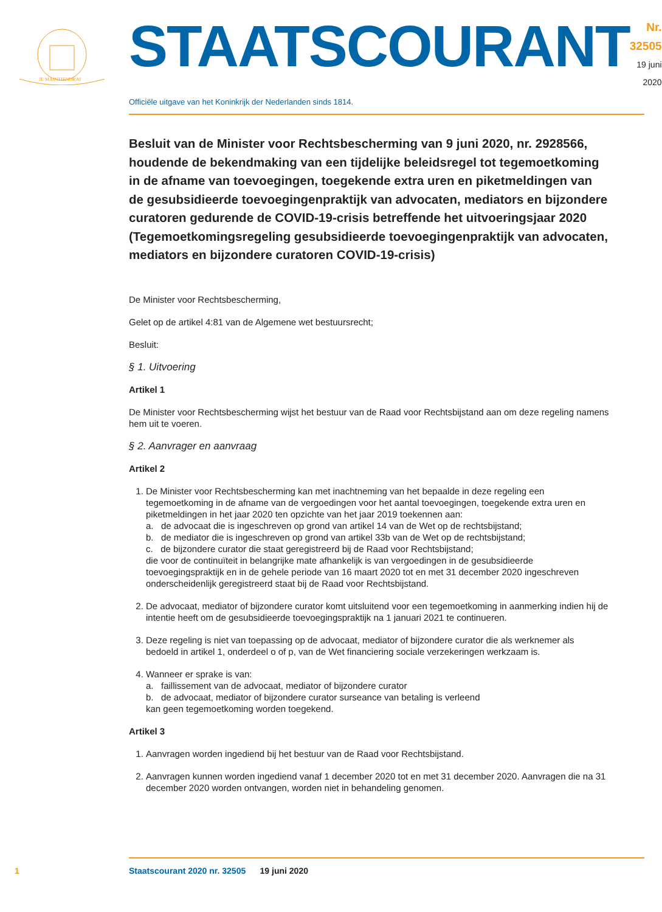JE MAINTIENDRAI
STAATSCOURANT
Nr. 32505
19 juni
2020
Officiële uitgave van het Koninkrijk der Nederlanden sinds 1814.
Besluit van de Minister voor Rechtsbescherming van 9 juni 2020, nr. 2928566, houdende de bekendmaking van een tijdelijke beleidsregel tot tegemoetkoming in de afname van toevoegingen, toegekende extra uren en piketmeldingen van de gesubsidieerde toevoegingenpraktijk van advocaten, mediators en bijzondere curatoren gedurende de COVID-19-crisis betreffende het uitvoeringsjaar 2020 (Tegemoetkomingsregeling gesubsidieerde toevoegingenpraktijk van advocaten, mediators en bijzondere curatoren COVID-19-crisis)
De Minister voor Rechtsbescherming,
Gelet op de artikel 4:81 van de Algemene wet bestuursrecht;
Besluit:
§ 1. Uitvoering
Artikel 1
De Minister voor Rechtsbescherming wijst het bestuur van de Raad voor Rechtsbijstand aan om deze regeling namens hem uit te voeren.
§ 2. Aanvrager en aanvraag
Artikel 2
1. De Minister voor Rechtsbescherming kan met inachtneming van het bepaalde in deze regeling een tegemoetkoming in de afname van de vergoedingen voor het aantal toevoegingen, toegekende extra uren en piketmeldingen in het jaar 2020 ten opzichte van het jaar 2019 toekennen aan:
a. de advocaat die is ingeschreven op grond van artikel 14 van de Wet op de rechtsbijstand;
b. de mediator die is ingeschreven op grond van artikel 33b van de Wet op de rechtsbijstand;
c. de bijzondere curator die staat geregistreerd bij de Raad voor Rechtsbijstand;
die voor de continuïteit in belangrijke mate afhankelijk is van vergoedingen in de gesubsidieerde toevoegingspraktijk en in de gehele periode van 16 maart 2020 tot en met 31 december 2020 ingeschreven onderscheidenlijk geregistreerd staat bij de Raad voor Rechtsbijstand.
2. De advocaat, mediator of bijzondere curator komt uitsluitend voor een tegemoetkoming in aanmerking indien hij de intentie heeft om de gesubsidieerde toevoegingspraktijk na 1 januari 2021 te continueren.
3. Deze regeling is niet van toepassing op de advocaat, mediator of bijzondere curator die als werknemer als bedoeld in artikel 1, onderdeel o of p, van de Wet financiering sociale verzekeringen werkzaam is.
4. Wanneer er sprake is van:
a. faillissement van de advocaat, mediator of bijzondere curator
b. de advocaat, mediator of bijzondere curator surseance van betaling is verleend
kan geen tegemoetkoming worden toegekend.
Artikel 3
1. Aanvragen worden ingediend bij het bestuur van de Raad voor Rechtsbijstand.
2. Aanvragen kunnen worden ingediend vanaf 1 december 2020 tot en met 31 december 2020. Aanvragen die na 31 december 2020 worden ontvangen, worden niet in behandeling genomen.
1
Staatscourant 2020 nr. 32505 19 juni 2020